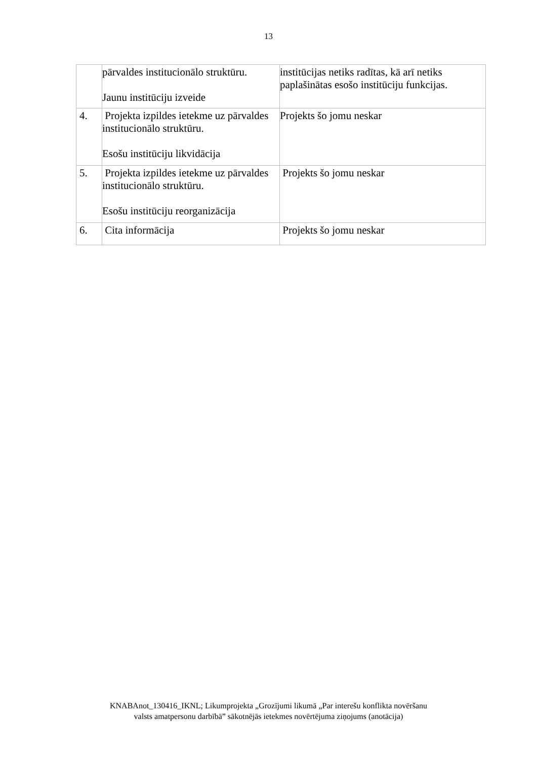13
| | pārvaldes institucionālo struktūru. Jaunu institūciju izveide | institūcijas netiks radītas, kā arī netiks paplašinātas esošo institūciju funkcijas. |
| 4. | Projekta izpildes ietekme uz pārvaldes institucionālo struktūru. Esošu institūciju likvidācija | Projekts šo jomu neskar |
| 5. | Projekta izpildes ietekme uz pārvaldes institucionālo struktūru. Esošu institūciju reorganizācija | Projekts šo jomu neskar |
| 6. | Cita informācija | Projekts šo jomu neskar |
KNABAnot_130416_IKNL; Likumprojekta „Grozījumi likumā „Par interešu konflikta novēršanu
valsts amatpersonu darbībā” sākotnējās ietekmes novērtējuma ziņojums (anotācija)